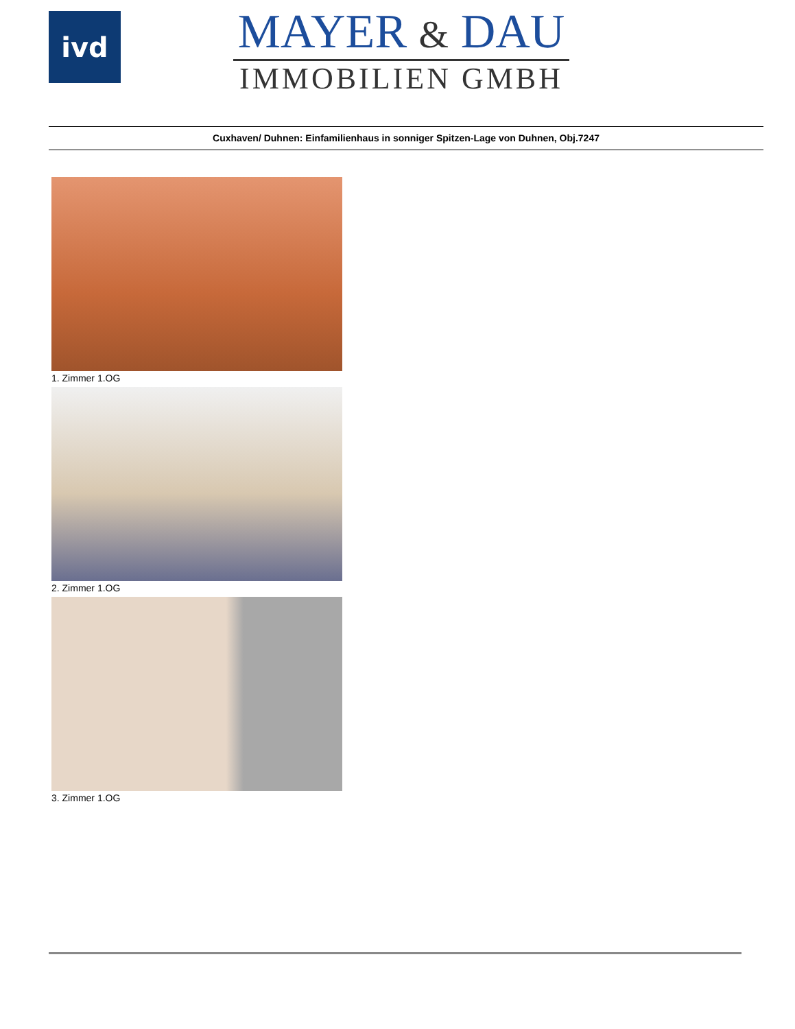ivd
MAYER & DAU
IMMOBILIEN GMBH
Cuxhaven/ Duhnen: Einfamilienhaus in sonniger Spitzen-Lage von Duhnen, Obj.7247
1. Zimmer 1.OG
2. Zimmer 1.OG
3. Zimmer 1.OG